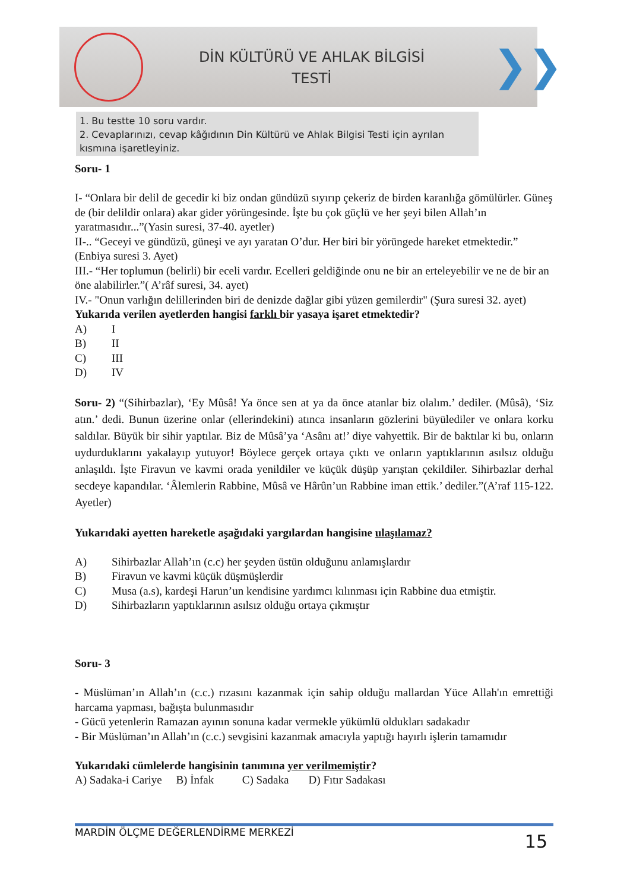DİN KÜLTÜRÜ VE AHLAK BİLGİSİ
TESTİ
❯❯
1. Bu testte 10 soru vardır.
2. Cevaplarınızı, cevap kâğıdının Din Kültürü ve Ahlak Bilgisi Testi için ayrılan kısmına işaretleyiniz.
Soru- 1
I- “Onlara bir delil de gecedir ki biz ondan gündüzü sıyırıp çekeriz de birden karanlığa gömülürler. Güneş de (bir delildir onlara) akar gider yörüngesinde. İşte bu çok güçlü ve her şeyi bilen Allah’ın yaratmasıdır...”(Yasin suresi, 37-40. ayetler)
II-.. “Geceyi ve gündüzü, güneşi ve ayı yaratan O’dur. Her biri bir yörüngede hareket etmektedir.” (Enbiya suresi 3. Ayet)
III.- “Her toplumun (belirli) bir eceli vardır. Ecelleri geldiğinde onu ne bir an erteleyebilir ve ne de bir an öne alabilirler.”( A’râf suresi, 34. ayet)
IV.- "Onun varlığın delillerinden biri de denizde dağlar gibi yüzen gemilerdir" (Şura suresi 32. ayet)
Yukarıda verilen ayetlerden hangisi farklı bir yasaya işaret etmektedir?
A) I
B) II
C) III
D) IV
Soru- 2) “(Sihirbazlar), ‘Ey Mûsâ! Ya önce sen at ya da önce atanlar biz olalım.’ dediler. (Mûsâ), ‘Siz atın.’ dedi. Bunun üzerine onlar (ellerindekini) atınca insanların gözlerini büyülediler ve onlara korku saldılar. Büyük bir sihir yaptılar. Biz de Mûsâ’ya ‘Asânı at!’ diye vahyettik. Bir de baktılar ki bu, onların uydurduklarını yakalayıp yutuyor! Böylece gerçek ortaya çıktı ve onların yaptıklarının asılsız olduğu anlaşıldı. İşte Firavun ve kavmi orada yenildiler ve küçük düşüp yarıştan çekildiler. Sihirbazlar derhal secdeye kapandılar. ‘Âlemlerin Rabbine, Mûsâ ve Hârûn’un Rabbine iman ettik.’ dediler.”(A’raf 115-122. Ayetler)
Yukarıdaki ayetten hareketle aşağıdaki yargılardan hangisine ulaşılamaz?
A) Sihirbazlar Allah’ın (c.c) her şeyden üstün olduğunu anlamışlardır
B) Firavun ve kavmi küçük düşmüşlerdir
C) Musa (a.s), kardeşi Harun’un kendisine yardımcı kılınması için Rabbine dua etmiştir.
D) Sihirbazların yaptıklarının asılsız olduğu ortaya çıkmıştır
Soru- 3
- Müslüman’ın Allah’ın (c.c.) rızasını kazanmak için sahip olduğu mallardan Yüce Allah'ın emrettiği harcama yapması, bağışta bulunmasıdır
- Gücü yetenlerin Ramazan ayının sonuna kadar vermekle yükümlü oldukları sadakadır
- Bir Müslüman’ın Allah’ın (c.c.) sevgisini kazanmak amacıyla yaptığı hayırlı işlerin tamamıdır
Yukarıdaki cümlelerde hangisinin tanımına yer verilmemiştir?
A) Sadaka-i Cariye B) İnfak C) Sadaka D) Fıtır Sadakası
MARDİN ÖLÇME DEĞERLENDİRME MERKEZİ 15